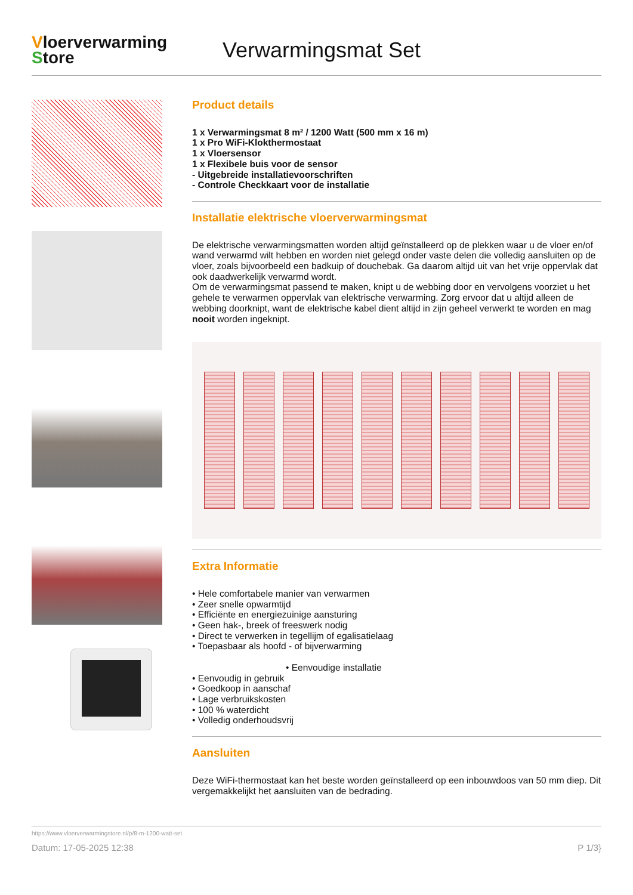Vloerverwarming
Store
Verwarmingsmat Set
Product details
1 x Verwarmingsmat 8 m² / 1200 Watt (500 mm x 16 m)
1 x Pro WiFi-Klokthermostaat
1 x Vloersensor
1 x Flexibele buis voor de sensor
- Uitgebreide installatievoorschriften
- Controle Checkkaart voor de installatie
Installatie elektrische vloerverwarmingsmat
De elektrische verwarmingsmatten worden altijd geïnstalleerd op de plekken waar u de vloer en/of wand verwarmd wilt hebben en worden niet gelegd onder vaste delen die volledig aansluiten op de vloer, zoals bijvoorbeeld een badkuip of douchebak. Ga daarom altijd uit van het vrije oppervlak dat ook daadwerkelijk verwarmd wordt.
Om de verwarmingsmat passend te maken, knipt u de webbing door en vervolgens voorziet u het gehele te verwarmen oppervlak van elektrische verwarming. Zorg ervoor dat u altijd alleen de webbing doorknipt, want de elektrische kabel dient altijd in zijn geheel verwerkt te worden en mag nooit worden ingeknipt.
Extra Informatie
• Hele comfortabele manier van verwarmen
• Zeer snelle opwarmtijd
• Efficiënte en energiezuinige aansturing
• Geen hak-, breek of freeswerk nodig
• Direct te verwerken in tegellijm of egalisatielaag
• Toepasbaar als hoofd - of bijverwarming
• Eenvoudige installatie
• Eenvoudig in gebruik
• Goedkoop in aanschaf
• Lage verbruikskosten
• 100 % waterdicht
• Volledig onderhoudsvrij
Aansluiten
Deze WiFi-thermostaat kan het beste worden geïnstalleerd op een inbouwdoos van 50 mm diep. Dit vergemakkelijkt het aansluiten van de bedrading.
https://www.vloerverwarmingstore.nl/p/8-m-1200-watt-set
Datum: 17-05-2025 12:38 P 1/3}